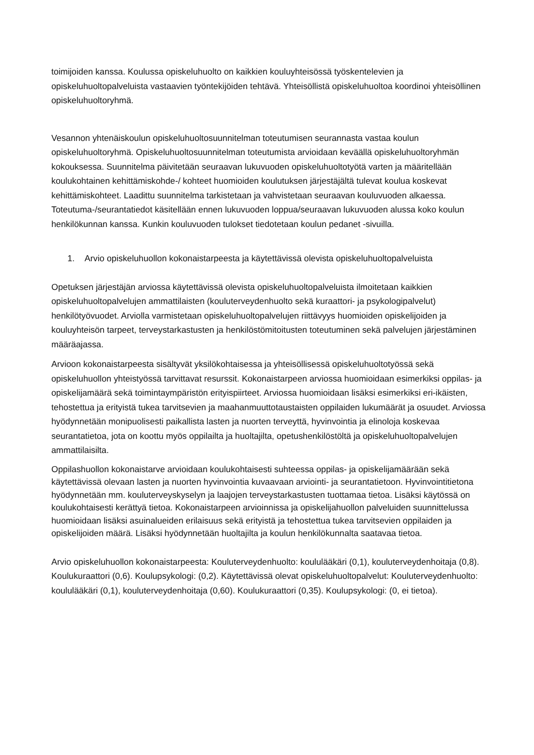toimijoiden kanssa. Koulussa opiskeluhuolto on kaikkien kouluyhteisössä työskentelevien ja opiskeluhuoltopalveluista vastaavien työntekijöiden tehtävä. Yhteisöllistä opiskeluhuoltoa koordinoi yhteisöllinen opiskeluhuoltoryhmä.
Vesannon yhtenäiskoulun opiskeluhuoltosuunnitelman toteutumisen seurannasta vastaa koulun opiskeluhuoltoryhmä. Opiskeluhuoltosuunnitelman toteutumista arvioidaan keväällä opiskeluhuoltoryhmän kokouksessa. Suunnitelma päivitetään seuraavan lukuvuoden opiskeluhuoltotyötä varten ja määritellään koulukohtainen kehittämiskohde-/ kohteet huomioiden koulutuksen järjestäjältä tulevat koulua koskevat kehittämiskohteet. Laadittu suunnitelma tarkistetaan ja vahvistetaan seuraavan kouluvuoden alkaessa. Toteutuma-/seurantatiedot käsitellään ennen lukuvuoden loppua/seuraavan lukuvuoden alussa koko koulun henkilökunnan kanssa. Kunkin kouluvuoden tulokset tiedotetaan koulun pedanet -sivuilla.
1. Arvio opiskeluhuollon kokonaistarpeesta ja käytettävissä olevista opiskeluhuoltopalveluista
Opetuksen järjestäjän arviossa käytettävissä olevista opiskeluhuoltopalveluista ilmoitetaan kaikkien opiskeluhuoltopalvelujen ammattilaisten (kouluterveydenhuolto sekä kuraattori- ja psykologipalvelut) henkilötyövuodet. Arviolla varmistetaan opiskeluhuoltopalvelujen riittävyys huomioiden opiskelijoiden ja kouluyhteisön tarpeet, terveystarkastusten ja henkilöstömitoitusten toteutuminen sekä palvelujen järjestäminen määräajassa.
Arvioon kokonaistarpeesta sisältyvät yksilökohtaisessa ja yhteisöllisessä opiskeluhuoltotyössä sekä opiskeluhuollon yhteistyössä tarvittavat resurssit. Kokonaistarpeen arviossa huomioidaan esimerkiksi oppilas- ja opiskelijamäärä sekä toimintaympäristön erityispiirteet. Arviossa huomioidaan lisäksi esimerkiksi eri-ikäisten, tehostettua ja erityistä tukea tarvitsevien ja maahanmuuttotaustaisten oppilaiden lukumäärät ja osuudet. Arviossa hyödynnetään monipuolisesti paikallista lasten ja nuorten terveyttä, hyvinvointia ja elinoloja koskevaa seurantatietoa, jota on koottu myös oppilailta ja huoltajilta, opetushenkilöstöltä ja opiskeluhuoltopalvelujen ammattilaisilta.
Oppilashuollon kokonaistarve arvioidaan koulukohtaisesti suhteessa oppilas- ja opiskelijamäärään sekä käytettävissä olevaan lasten ja nuorten hyvinvointia kuvaavaan arviointi- ja seurantatietoon. Hyvinvointitietona hyödynnetään mm. kouluterveyskyselyn ja laajojen terveystarkastusten tuottamaa tietoa. Lisäksi käytössä on koulukohtaisesti kerättyä tietoa. Kokonaistarpeen arvioinnissa ja opiskelijahuollon palveluiden suunnittelussa huomioidaan lisäksi asuinalueiden erilaisuus sekä erityistä ja tehostettua tukea tarvitsevien oppilaiden ja opiskelijoiden määrä. Lisäksi hyödynnetään huoltajilta ja koulun henkilökunnalta saatavaa tietoa.
Arvio opiskeluhuollon kokonaistarpeesta: Kouluterveydenhuolto: koululääkäri (0,1), kouluterveydenhoitaja (0,8). Koulukuraattori (0,6). Koulupsykologi: (0,2). Käytettävissä olevat opiskeluhuoltopalvelut: Kouluterveydenhuolto: koululääkäri (0,1), kouluterveydenhoitaja (0,60). Koulukuraattori (0,35). Koulupsykologi: (0, ei tietoa).